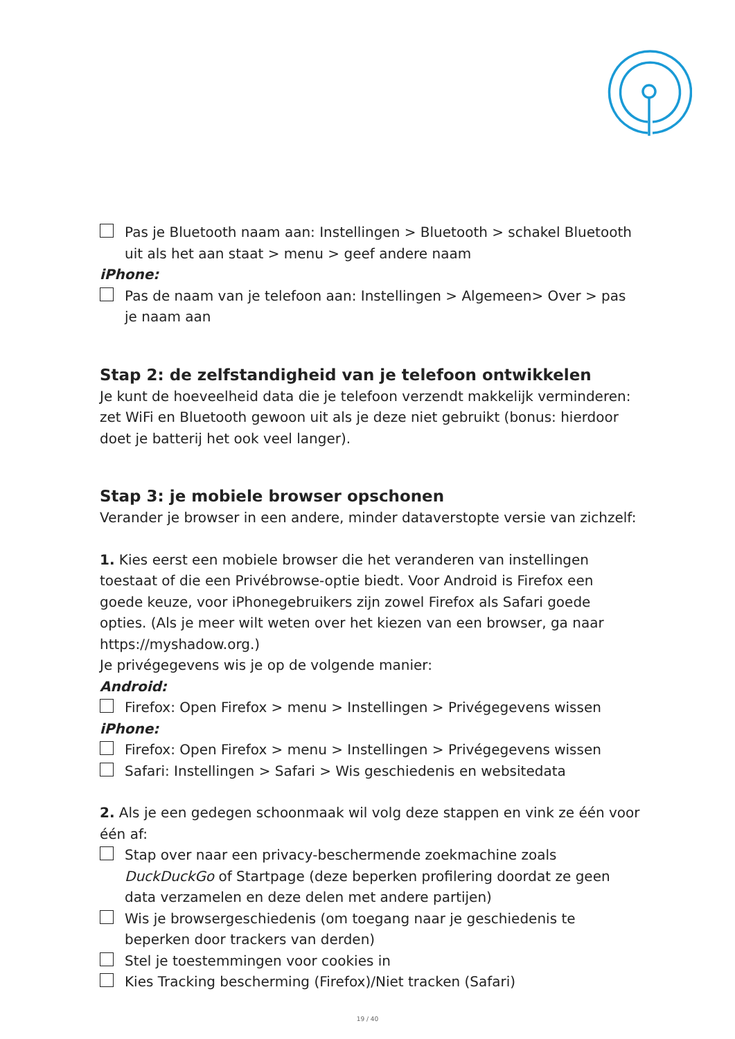Pas je Bluetooth naam aan: Instellingen > Bluetooth > schakel Bluetooth uit als het aan staat > menu > geef andere naam
iPhone:
Pas de naam van je telefoon aan: Instellingen > Algemeen> Over > pas je naam aan
Stap 2: de zelfstandigheid van je telefoon ontwikkelen
Je kunt de hoeveelheid data die je telefoon verzendt makkelijk verminderen: zet WiFi en Bluetooth gewoon uit als je deze niet gebruikt (bonus: hierdoor doet je batterij het ook veel langer).
Stap 3: je mobiele browser opschonen
Verander je browser in een andere, minder dataverstopte versie van zichzelf:
1. Kies eerst een mobiele browser die het veranderen van instellingen toestaat of die een Privébrowse-optie biedt. Voor Android is Firefox een goede keuze, voor iPhonegebruikers zijn zowel Firefox als Safari goede opties. (Als je meer wilt weten over het kiezen van een browser, ga naar https://myshadow.org.)
Je privégegevens wis je op de volgende manier:
Android:
Firefox: Open Firefox > menu > Instellingen > Privégegevens wissen
iPhone:
Firefox: Open Firefox > menu > Instellingen > Privégegevens wissen
Safari: Instellingen > Safari > Wis geschiedenis en websitedata
2. Als je een gedegen schoonmaak wil volg deze stappen en vink ze één voor één af:
Stap over naar een privacy-beschermende zoekmachine zoals DuckDuckGo of Startpage (deze beperken profilering doordat ze geen data verzamelen en deze delen met andere partijen)
Wis je browsergeschiedenis (om toegang naar je geschiedenis te beperken door trackers van derden)
Stel je toestemmingen voor cookies in
Kies Tracking bescherming (Firefox)/Niet tracken (Safari)
19 / 40